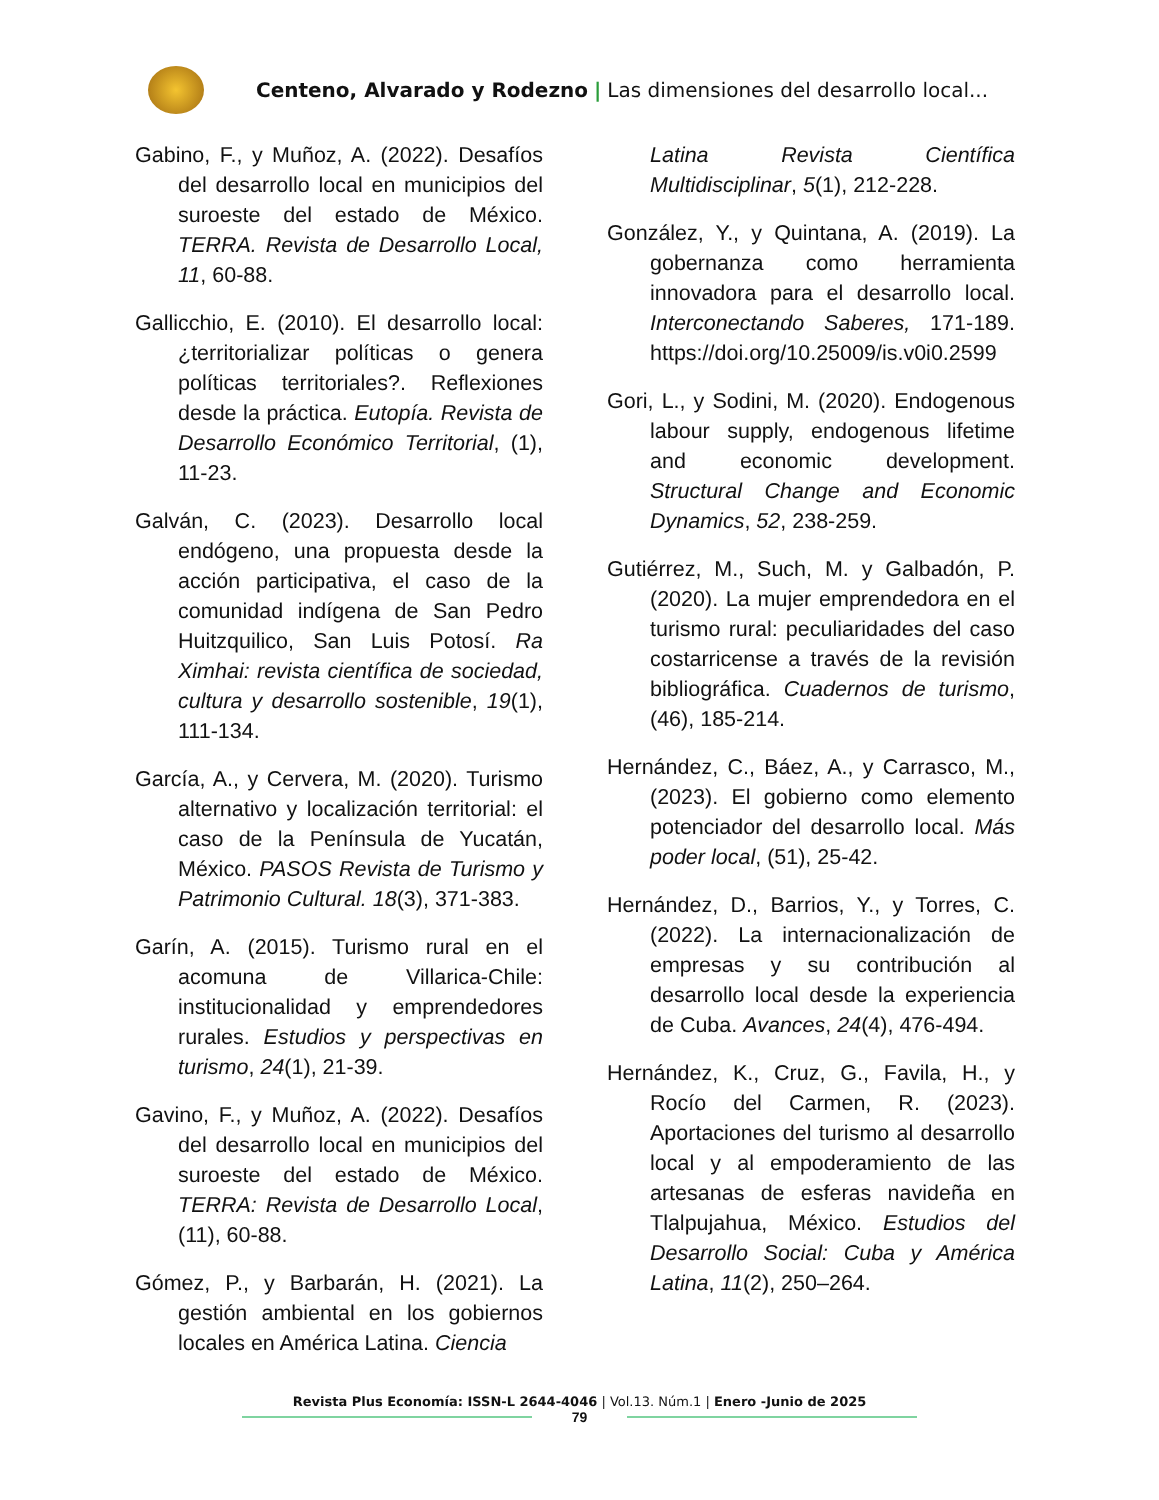Centeno, Alvarado y Rodezno | Las dimensiones del desarrollo local...
Gabino, F., y Muñoz, A. (2022). Desafíos del desarrollo local en municipios del suroeste del estado de México. TERRA. Revista de Desarrollo Local, 11, 60-88.
Gallicchio, E. (2010). El desarrollo local: ¿territorializar políticas o genera políticas territoriales?. Reflexiones desde la práctica. Eutopía. Revista de Desarrollo Económico Territorial, (1), 11-23.
Galván, C. (2023). Desarrollo local endógeno, una propuesta desde la acción participativa, el caso de la comunidad indígena de San Pedro Huitzquilico, San Luis Potosí. Ra Ximhai: revista científica de sociedad, cultura y desarrollo sostenible, 19(1), 111-134.
García, A., y Cervera, M. (2020). Turismo alternativo y localización territorial: el caso de la Península de Yucatán, México. PASOS Revista de Turismo y Patrimonio Cultural. 18(3), 371-383.
Garín, A. (2015). Turismo rural en el acomuna de Villarica-Chile: institucionalidad y emprendedores rurales. Estudios y perspectivas en turismo, 24(1), 21-39.
Gavino, F., y Muñoz, A. (2022). Desafíos del desarrollo local en municipios del suroeste del estado de México. TERRA: Revista de Desarrollo Local, (11), 60-88.
Gómez, P., y Barbarán, H. (2021). La gestión ambiental en los gobiernos locales en América Latina. Ciencia
Latina Revista Científica Multidisciplinar, 5(1), 212-228.
González, Y., y Quintana, A. (2019). La gobernanza como herramienta innovadora para el desarrollo local. Interconectando Saberes, 171-189. https://doi.org/10.25009/is.v0i0.2599
Gori, L., y Sodini, M. (2020). Endogenous labour supply, endogenous lifetime and economic development. Structural Change and Economic Dynamics, 52, 238-259.
Gutiérrez, M., Such, M. y Galbadón, P. (2020). La mujer emprendedora en el turismo rural: peculiaridades del caso costarricense a través de la revisión bibliográfica. Cuadernos de turismo, (46), 185-214.
Hernández, C., Báez, A., y Carrasco, M., (2023). El gobierno como elemento potenciador del desarrollo local. Más poder local, (51), 25-42.
Hernández, D., Barrios, Y., y Torres, C. (2022). La internacionalización de empresas y su contribución al desarrollo local desde la experiencia de Cuba. Avances, 24(4), 476-494.
Hernández, K., Cruz, G., Favila, H., y Rocío del Carmen, R. (2023). Aportaciones del turismo al desarrollo local y al empoderamiento de las artesanas de esferas navideña en Tlalpujahua, México. Estudios del Desarrollo Social: Cuba y América Latina, 11(2), 250–264.
Revista Plus Economía: ISSN-L 2644-4046 | Vol.13. Núm.1 | Enero -Junio de 2025
79